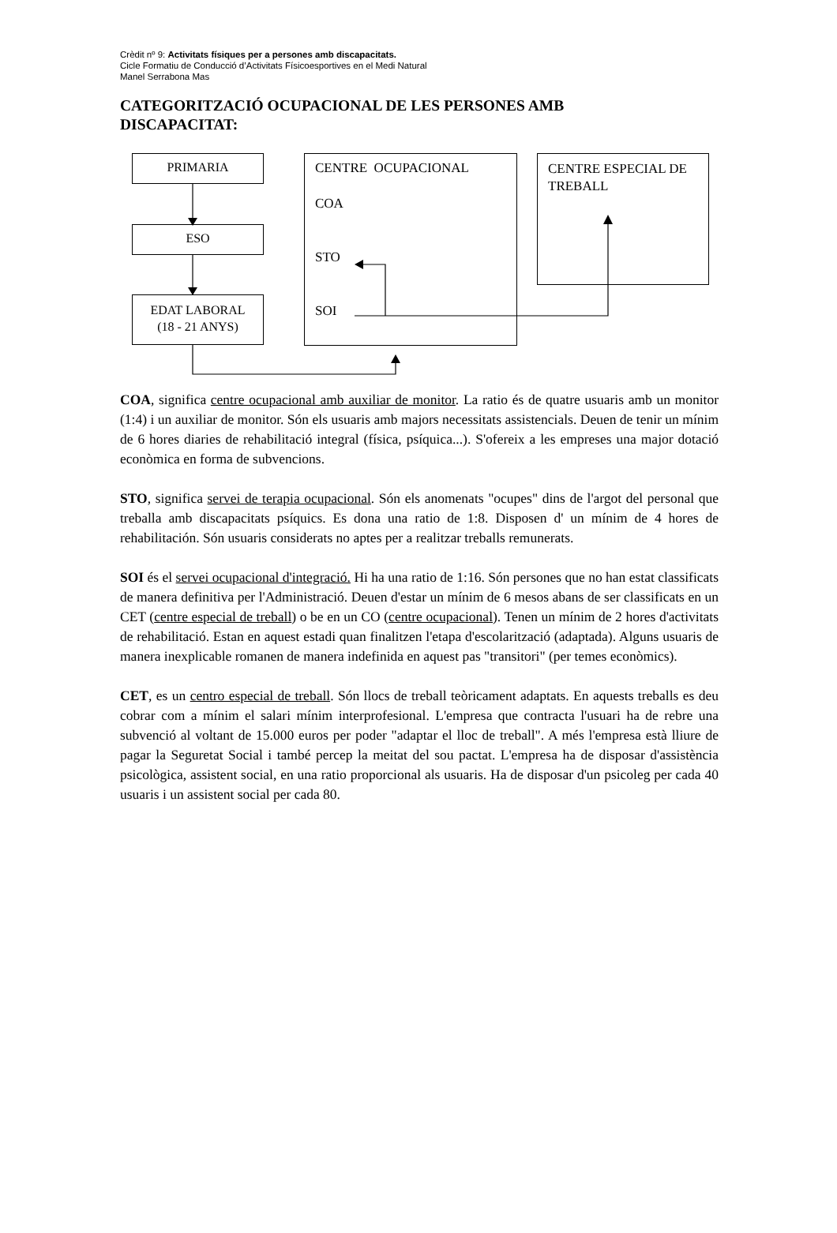Crèdit nº 9: Activitats físiques per a persones amb discapacitats.
Cicle Formatiu de Conducció d’Activitats Físicoesportives en el Medi Natural
Manel Serrabona Mas
CATEGORITZACIÓ OCUPACIONAL DE LES PERSONES AMB DISCAPACITAT:
PRIMARIA
ESO
EDAT LABORAL
(18 - 21 ANYS)
CENTRE OCUPACIONAL
COA
STO
SOI
CENTRE ESPECIAL DE TREBALL
COA, significa centre ocupacional amb auxiliar de monitor. La ratio és de quatre usuaris amb un monitor (1:4) i un auxiliar de monitor. Són els usuaris amb majors necessitats assistencials. Deuen de tenir un mínim de 6 hores diaries de rehabilitació integral (física, psíquica...). S'ofereix a les empreses una major dotació econòmica en forma de subvencions.
STO, significa servei de terapia ocupacional. Són els anomenats "ocupes" dins de l'argot del personal que treballa amb discapacitats psíquics. Es dona una ratio de 1:8. Disposen d' un mínim de 4 hores de rehabilitación. Són usuaris considerats no aptes per a realitzar treballs remunerats.
SOI és el servei ocupacional d'integració. Hi ha una ratio de 1:16. Són persones que no han estat classificats de manera definitiva per l'Administració. Deuen d'estar un mínim de 6 mesos abans de ser classificats en un CET (centre especial de treball) o be en un CO (centre ocupacional). Tenen un mínim de 2 hores d'activitats de rehabilitació. Estan en aquest estadi quan finalitzen l'etapa d'escolarització (adaptada). Alguns usuaris de manera inexplicable romanen de manera indefinida en aquest pas "transitori" (per temes econòmics).
CET, es un centro especial de treball. Són llocs de treball teòricament adaptats. En aquests treballs es deu cobrar com a mínim el salari mínim interprofesional. L'empresa que contracta l'usuari ha de rebre una subvenció al voltant de 15.000 euros per poder "adaptar el lloc de treball". A més l'empresa està lliure de pagar la Seguretat Social i també percep la meitat del sou pactat. L'empresa ha de disposar d'assistència psicològica, assistent social, en una ratio proporcional als usuaris. Ha de disposar d'un psicoleg per cada 40 usuaris i un assistent social per cada 80.